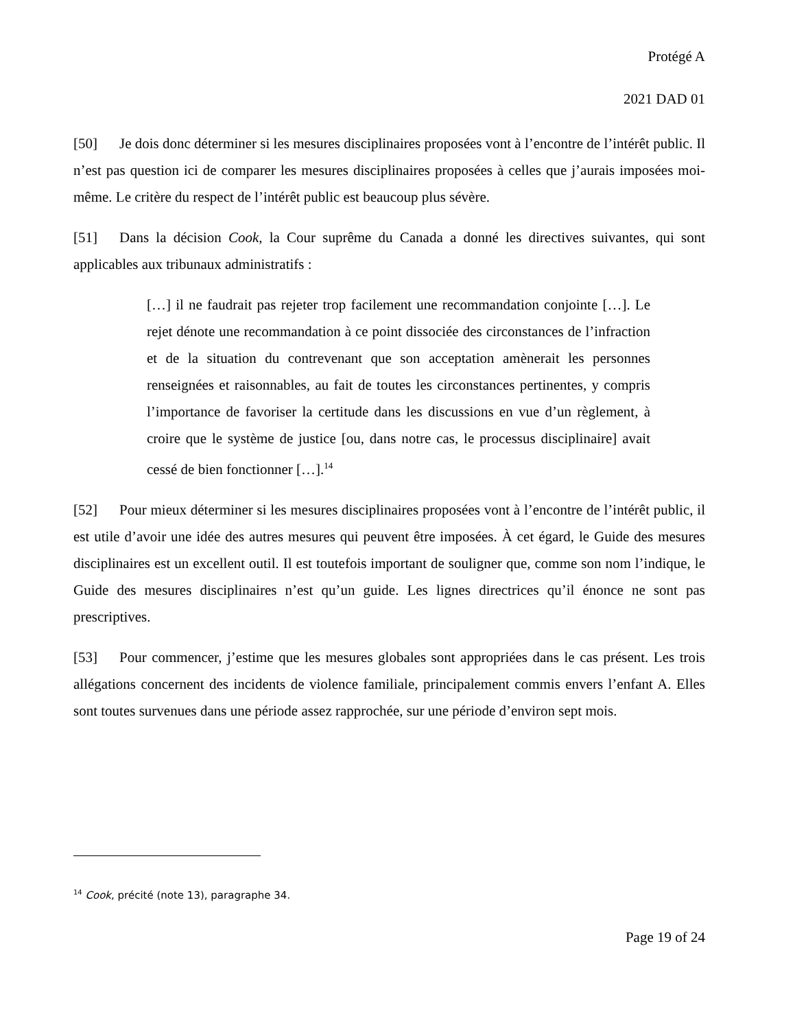Protégé A
2021 DAD 01
[50] Je dois donc déterminer si les mesures disciplinaires proposées vont à l’encontre de l’intérêt public. Il n’est pas question ici de comparer les mesures disciplinaires proposées à celles que j’aurais imposées moi-même. Le critère du respect de l’intérêt public est beaucoup plus sévère.
[51] Dans la décision Cook, la Cour suprême du Canada a donné les directives suivantes, qui sont applicables aux tribunaux administratifs :
[…] il ne faudrait pas rejeter trop facilement une recommandation conjointe […]. Le rejet dénote une recommandation à ce point dissociée des circonstances de l’infraction et de la situation du contrevenant que son acceptation amènerait les personnes renseignées et raisonnables, au fait de toutes les circonstances pertinentes, y compris l’importance de favoriser la certitude dans les discussions en vue d’un règlement, à croire que le système de justice [ou, dans notre cas, le processus disciplinaire] avait cessé de bien fonctionner […].<sup>14</sup>
[52] Pour mieux déterminer si les mesures disciplinaires proposées vont à l’encontre de l’intérêt public, il est utile d’avoir une idée des autres mesures qui peuvent être imposées. À cet égard, le Guide des mesures disciplinaires est un excellent outil. Il est toutefois important de souligner que, comme son nom l’indique, le Guide des mesures disciplinaires n’est qu’un guide. Les lignes directrices qu’il énonce ne sont pas prescriptives.
[53] Pour commencer, j’estime que les mesures globales sont appropriées dans le cas présent. Les trois allégations concernent des incidents de violence familiale, principalement commis envers l’enfant A. Elles sont toutes survenues dans une période assez rapprochée, sur une période d’environ sept mois.
<sup>14</sup> Cook, précité (note 13), paragraphe 34.
Page 19 of 24